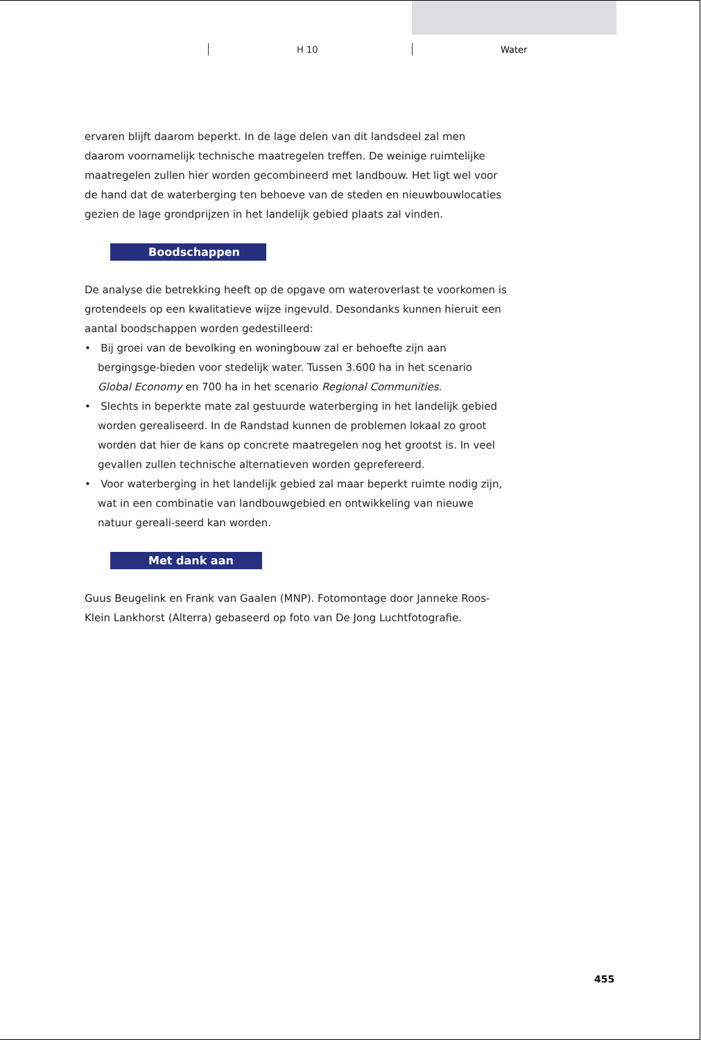H 10 Water
ervaren blijft daarom beperkt. In de lage delen van dit landsdeel zal men daarom voornamelijk technische maatregelen treffen. De weinige ruimtelijke maatregelen zullen hier worden gecombineerd met landbouw. Het ligt wel voor de hand dat de waterberging ten behoeve van de steden en nieuwbouwlocaties gezien de lage grondprijzen in het landelijk gebied plaats zal vinden.
Boodschappen
De analyse die betrekking heeft op de opgave om wateroverlast te voorkomen is grotendeels op een kwalitatieve wijze ingevuld. Desondanks kunnen hieruit een aantal boodschappen worden gedestilleerd:
• Bij groei van de bevolking en woningbouw zal er behoefte zijn aan bergingsge-bieden voor stedelijk water. Tussen 3.600 ha in het scenario Global Economy en 700 ha in het scenario Regional Communities.
• Slechts in beperkte mate zal gestuurde waterberging in het landelijk gebied worden gerealiseerd. In de Randstad kunnen de problemen lokaal zo groot worden dat hier de kans op concrete maatregelen nog het grootst is. In veel gevallen zullen technische alternatieven worden geprefereerd.
• Voor waterberging in het landelijk gebied zal maar beperkt ruimte nodig zijn, wat in een combinatie van landbouwgebied en ontwikkeling van nieuwe natuur gereali-seerd kan worden.
Met dank aan
Guus Beugelink en Frank van Gaalen (MNP). Fotomontage door Janneke Roos-Klein Lankhorst (Alterra) gebaseerd op foto van De Jong Luchtfotografie.
455